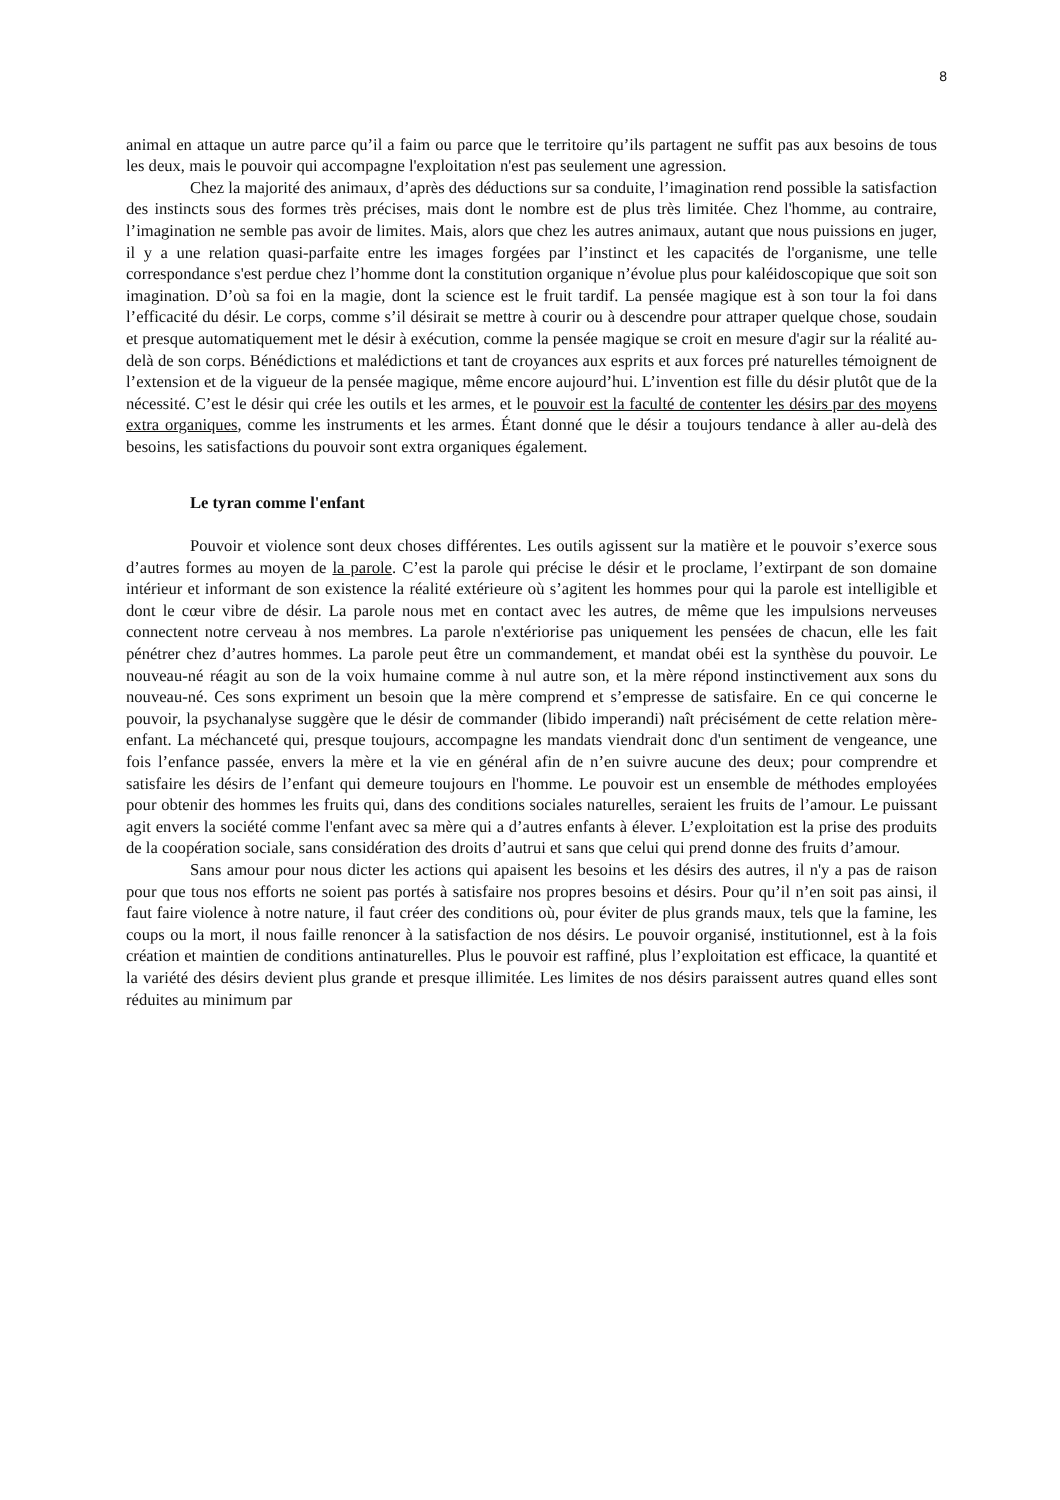8
animal en attaque un autre parce qu’il a faim ou parce que le territoire qu’ils partagent ne suffit pas aux besoins de tous les deux, mais le pouvoir qui accompagne l'exploitation n'est pas seulement une agression.
Chez la majorité des animaux, d’après des déductions sur sa conduite, l’imagination rend possible la satisfaction des instincts sous des formes très précises, mais dont le nombre est de plus très limitée. Chez l'homme, au contraire, l’imagination ne semble pas avoir de limites. Mais, alors que chez les autres animaux, autant que nous puissions en juger, il y a une relation quasi-parfaite entre les images forgées par l’instinct et les capacités de l'organisme, une telle correspondance s'est perdue chez l’homme dont la constitution organique n’évolue plus pour kaléidoscopique que soit son imagination. D’où sa foi en la magie, dont la science est le fruit tardif. La pensée magique est à son tour la foi dans l’efficacité du désir. Le corps, comme s’il désirait se mettre à courir ou à descendre pour attraper quelque chose, soudain et presque automatiquement met le désir à exécution, comme la pensée magique se croit en mesure d'agir sur la réalité au-delà de son corps. Bénédictions et malédictions et tant de croyances aux esprits et aux forces pré naturelles témoignent de l’extension et de la vigueur de la pensée magique, même encore aujourd’hui. L’invention est fille du désir plutôt que de la nécessité. C’est le désir qui crée les outils et les armes, et le pouvoir est la faculté de contenter les désirs par des moyens extra organiques, comme les instruments et les armes. Étant donné que le désir a toujours tendance à aller au-delà des besoins, les satisfactions du pouvoir sont extra organiques également.
Le tyran comme l'enfant
Pouvoir et violence sont deux choses différentes. Les outils agissent sur la matière et le pouvoir s’exerce sous d’autres formes au moyen de la parole. C’est la parole qui précise le désir et le proclame, l’extirpant de son domaine intérieur et informant de son existence la réalité extérieure où s’agitent les hommes pour qui la parole est intelligible et dont le cœur vibre de désir. La parole nous met en contact avec les autres, de même que les impulsions nerveuses connectent notre cerveau à nos membres. La parole n'extériorise pas uniquement les pensées de chacun, elle les fait pénétrer chez d’autres hommes. La parole peut être un commandement, et mandat obéi est la synthèse du pouvoir. Le nouveau-né réagit au son de la voix humaine comme à nul autre son, et la mère répond instinctivement aux sons du nouveau-né. Ces sons expriment un besoin que la mère comprend et s’empresse de satisfaire. En ce qui concerne le pouvoir, la psychanalyse suggère que le désir de commander (libido imperandi) naît précisément de cette relation mère-enfant. La méchanceté qui, presque toujours, accompagne les mandats viendrait donc d'un sentiment de vengeance, une fois l’enfance passée, envers la mère et la vie en général afin de n’en suivre aucune des deux; pour comprendre et satisfaire les désirs de l’enfant qui demeure toujours en l'homme. Le pouvoir est un ensemble de méthodes employées pour obtenir des hommes les fruits qui, dans des conditions sociales naturelles, seraient les fruits de l’amour. Le puissant agit envers la société comme l'enfant avec sa mère qui a d’autres enfants à élever. L’exploitation est la prise des produits de la coopération sociale, sans considération des droits d’autrui et sans que celui qui prend donne des fruits d’amour.
Sans amour pour nous dicter les actions qui apaisent les besoins et les désirs des autres, il n'y a pas de raison pour que tous nos efforts ne soient pas portés à satisfaire nos propres besoins et désirs. Pour qu’il n’en soit pas ainsi, il faut faire violence à notre nature, il faut créer des conditions où, pour éviter de plus grands maux, tels que la famine, les coups ou la mort, il nous faille renoncer à la satisfaction de nos désirs. Le pouvoir organisé, institutionnel, est à la fois création et maintien de conditions antinaturelles. Plus le pouvoir est raffiné, plus l’exploitation est efficace, la quantité et la variété des désirs devient plus grande et presque illimitée. Les limites de nos désirs paraissent autres quand elles sont réduites au minimum par